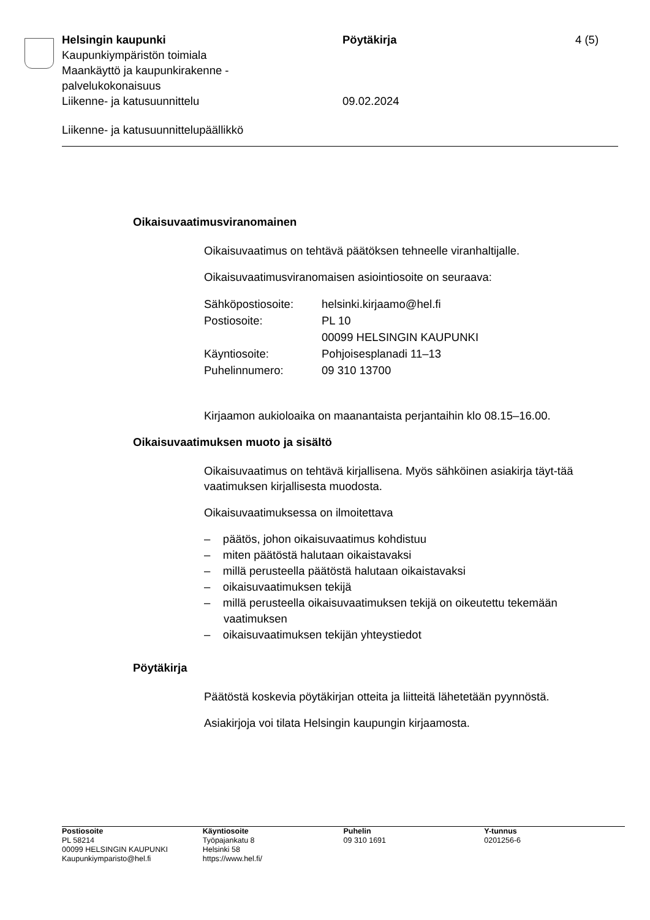Helsingin kaupunki Pöytäkirja 4 (5)
Kaupunkiympäristön toimiala
Maankäyttö ja kaupunkirakenne -
palvelukokonaisuus
Liikenne- ja katusuunnittelu 09.02.2024
Liikenne- ja katusuunnittelupäällikkö
Oikaisuvaatimusviranomainen
Oikaisuvaatimus on tehtävä päätöksen tehneelle viranhaltijalle.
Oikaisuvaatimusviranomaisen asiointiosoite on seuraava:
| Sähköpostiosoite: | helsinki.kirjaamo@hel.fi |
| Postiosoite: | PL 10 00099 HELSINGIN KAUPUNKI |
| Käyntiosoite: | Pohjoisesplanadi 11–13 |
| Puhelinnumero: | 09 310 13700 |
Kirjaamon aukioloaika on maanantaista perjantaihin klo 08.15–16.00.
Oikaisuvaatimuksen muoto ja sisältö
Oikaisuvaatimus on tehtävä kirjallisena. Myös sähköinen asiakirja täyt-tää vaatimuksen kirjallisesta muodosta.
Oikaisuvaatimuksessa on ilmoitettava
– päätös, johon oikaisuvaatimus kohdistuu
– miten päätöstä halutaan oikaistavaksi
– millä perusteella päätöstä halutaan oikaistavaksi
– oikaisuvaatimuksen tekijä
– millä perusteella oikaisuvaatimuksen tekijä on oikeutettu tekemään vaatimuksen
– oikaisuvaatimuksen tekijän yhteystiedot
Pöytäkirja
Päätöstä koskevia pöytäkirjan otteita ja liitteitä lähetetään pyynnöstä.
Asiakirjoja voi tilata Helsingin kaupungin kirjaamosta.
Postiosoite
PL 58214
00099 HELSINGIN KAUPUNKI
Kaupunkiymparisto@hel.fi
Käyntiosoite
Työpajankatu 8
Helsinki 58
https://www.hel.fi/
Puhelin
09 310 1691
Y-tunnus
0201256-6